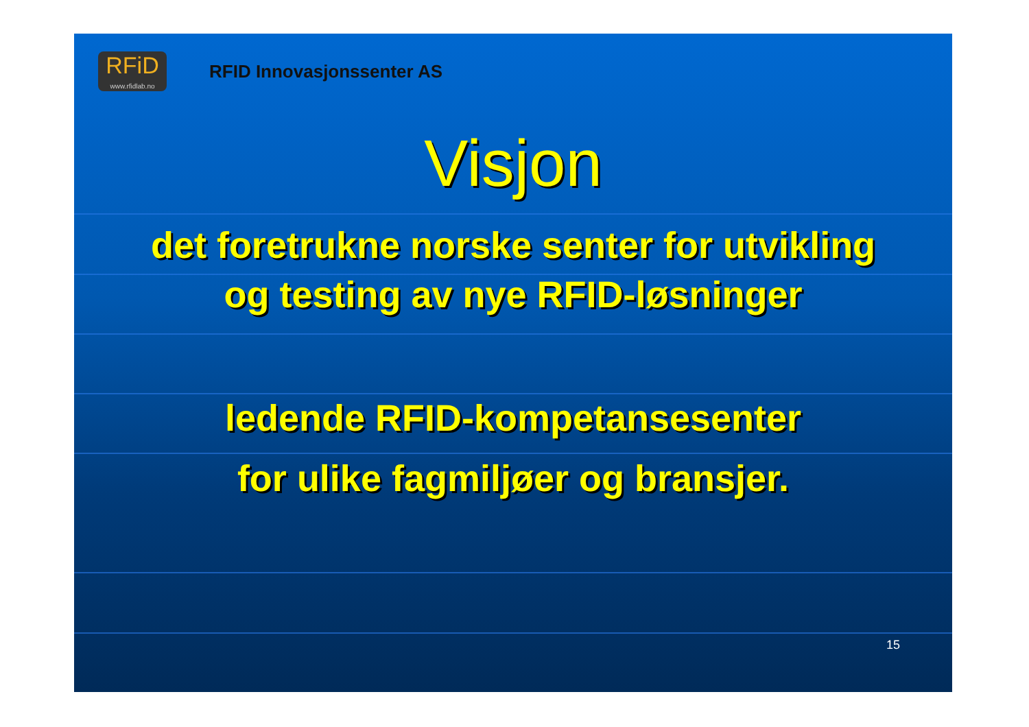RFiD
www.rfidlab.no
RFID Innovasjonssenter AS
Visjon
det foretrukne norske senter for utvikling
og testing av nye RFID-løsninger
ledende RFID-kompetansesenter
for ulike fagmiljøer og bransjer.
15